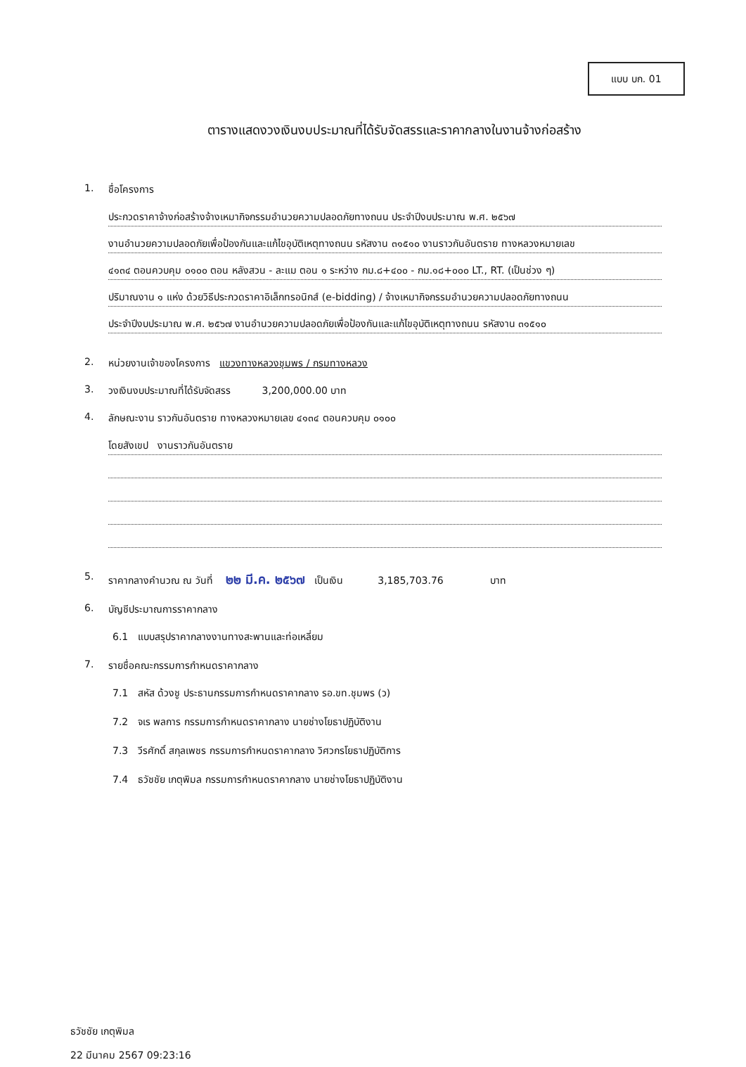แบบ บก. 01
ตารางแสดงวงเงินงบประมาณที่ได้รับจัดสรรและราคากลางในงานจ้างก่อสร้าง
1. ชื่อโครงการ
ประกวดราคาจ้างก่อสร้างจ้างเหมากิจกรรมอำนวยความปลอดภัยทางถนน ประจำปีงบประมาณ พ.ศ. ๒๕๖๗
งานอำนวยความปลอดภัยเพื่อป้องกันและแก้ไขอุบัติเหตุทางถนน รหัสงาน ๓๑๕๑๐ งานราวกันอันตราย ทางหลวงหมายเลข
๔๑๓๔ ตอนควบคุม ๐๑๐๐ ตอน หลังสวน - ละแม ตอน ๑ ระหว่าง กม.๘+๔๐๐ - กม.๑๘+๐๐๐ LT., RT. (เป็นช่วง ๆ)
ปริมาณงาน ๑ แห่ง ด้วยวิธีประกวดราคาอิเล็กทรอนิกส์ (e-bidding) / จ้างเหมากิจกรรมอำนวยความปลอดภัยทางถนน
ประจำปีงบประมาณ พ.ศ. ๒๕๖๗ งานอำนวยความปลอดภัยเพื่อป้องกันและแก้ไขอุบัติเหตุทางถนน รหัสงาน ๓๑๕๑๐
2. หน่วยงานเจ้าของโครงการ แขวงทางหลวงชุมพร / กรมทางหลวง
3. วงเงินงบประมาณที่ได้รับจัดสรร 3,200,000.00 บาท
4. ลักษณะงาน ราวกันอันตราย ทางหลวงหมายเลข ๔๑๓๔ ตอนควบคุม ๐๑๐๐
โดยสังเขป งานราวกันอันตราย
5. ราคากลางคำนวณ ณ วันที่ ๒๒ มี.ค. ๒๕๖๗ เป็นเงิน 3,185,703.76 บาท
6. บัญชีประมาณการราคากลาง
6.1 แบบสรุปราคากลางงานทางสะพานและท่อเหลี่ยม
7. รายชื่อคณะกรรมการกำหนดราคากลาง
7.1 สหัส ด้วงชู ประธานกรรมการกำหนดราคากลาง รอ.ขท.ชุมพร (ว)
7.2 จเร พลการ กรรมการกำหนดราคากลาง นายช่างโยธาปฏิบัติงาน
7.3 วีรศักดิ์ สกุลเพชร กรรมการกำหนดราคากลาง วิศวกรโยธาปฏิบัติการ
7.4 ธวัชชัย เกตุพิมล กรรมการกำหนดราคากลาง นายช่างโยธาปฏิบัติงาน
ธวัชชัย เกตุพิมล
22 มีนาคม 2567 09:23:16